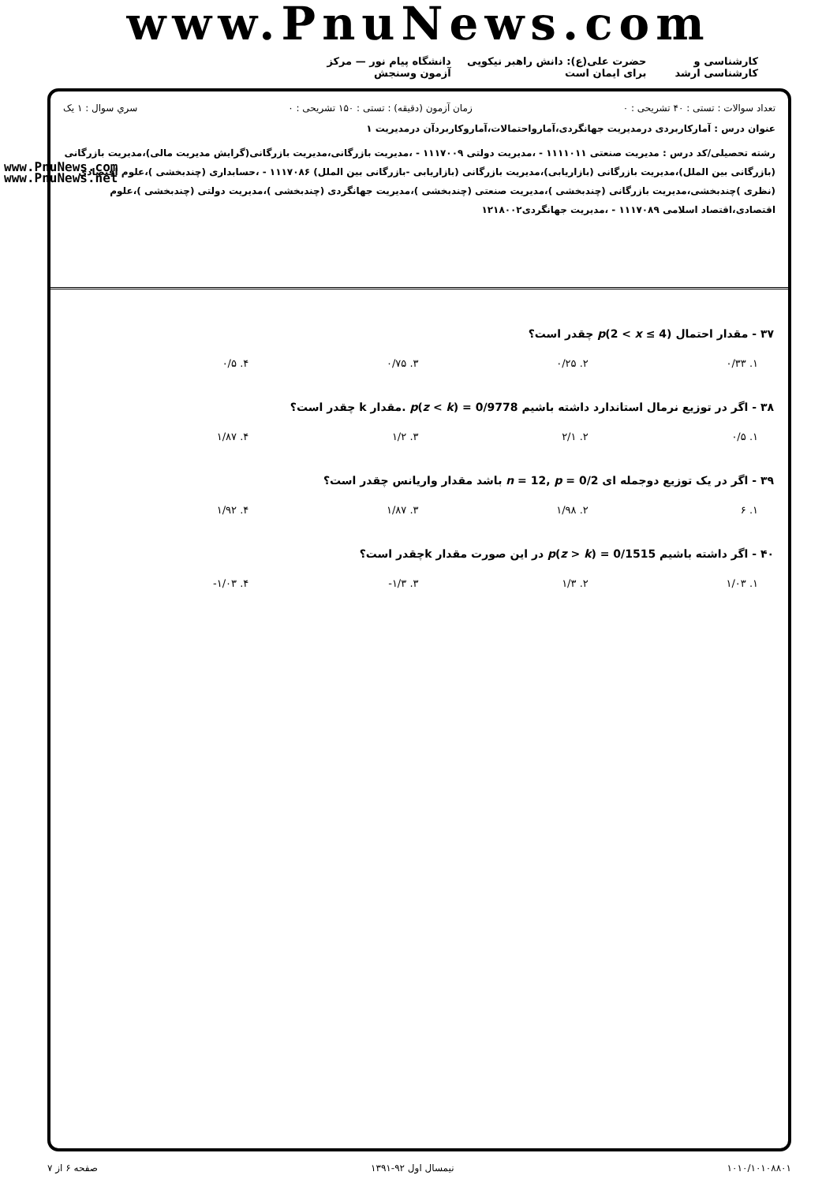www.PnuNews.com
کارشناسی و کارشناسی ارشد حضرت علی(ع): دانش راهبر نیکویی برای ایمان است دانشگاه پیام نور — مرکز آزمون وسنجش
تعداد سوالات : تستی : ۴۰ تشریحی : ۰ زمان آزمون (دقیقه) : تستی : ۱۵۰ تشریحی : ۰ سري سوال : ۱ یک
عنوان درس : آمارکاربردی درمدیریت جهانگردی،آمارواحتمالات،آماروکاربردآن درمدیریت ۱
رشته تحصیلی/کد درس : مدیریت صنعتی ۱۱۱۱۰۱۱ - ،مدیریت دولتی ۱۱۱۷۰۰۹ - ،مدیریت بازرگانی،مدیریت بازرگانی(گرایش مدیریت مالی)،مدیریت بازرگانی (بازرگانی بین الملل)،مدیریت بازرگانی (بازاریابی)،مدیریت بازرگانی (بازاریابی -بازرگانی بین الملل) ۱۱۱۷۰۸۶ - ،حسابداری (چندبخشی )،علوم اقتصادی (نظری )چندبخشی،مدیریت بازرگانی (چندبخشی )،مدیریت صنعتی (چندبخشی )،مدیریت جهانگردی (چندبخشی )،مدیریت دولتی (چندبخشی )،علوم اقتصادی،اقتصاد اسلامی ۱۱۱۷۰۸۹ - ،مدیریت جهانگردی۱۲۱۸۰۰۲
www.PnuNews.com
www.PnuNews.net
۳۷ - مقدار احتمال p(2 < x ≤ 4) چقدر است؟
۱. ۰/۳۳ ۲. ۰/۲۵ ۳. ۰/۷۵ ۴. ۰/۵
۳۸ - اگر در توزیع نرمال استاندارد داشته باشیم p(z < k) = 0/9778 .مقدار k چقدر است؟
۱. ۰/۵ ۲. ۲/۱ ۳. ۱/۲ ۴. ۱/۸۷
۳۹ - اگر در یک توزیع دوجمله ای n = 12, p = 0/2 باشد مقدار واریانس چقدر است؟
۱. ۶ ۲. ۱/۹۸ ۳. ۱/۸۷ ۴. ۱/۹۲
۴۰ - اگر داشته باشیم p(z > k) = 0/1515 در این صورت مقدار kچقدر است؟
۱. ۱/۰۳ ۲. ۱/۳ ۳. ۱/۳- ۴. ۱/۰۳-
۱۰۱۰/۱۰۱۰۸۸۰۱ نیمسال اول ۹۲-۱۳۹۱ صفحه ۶ از ۷